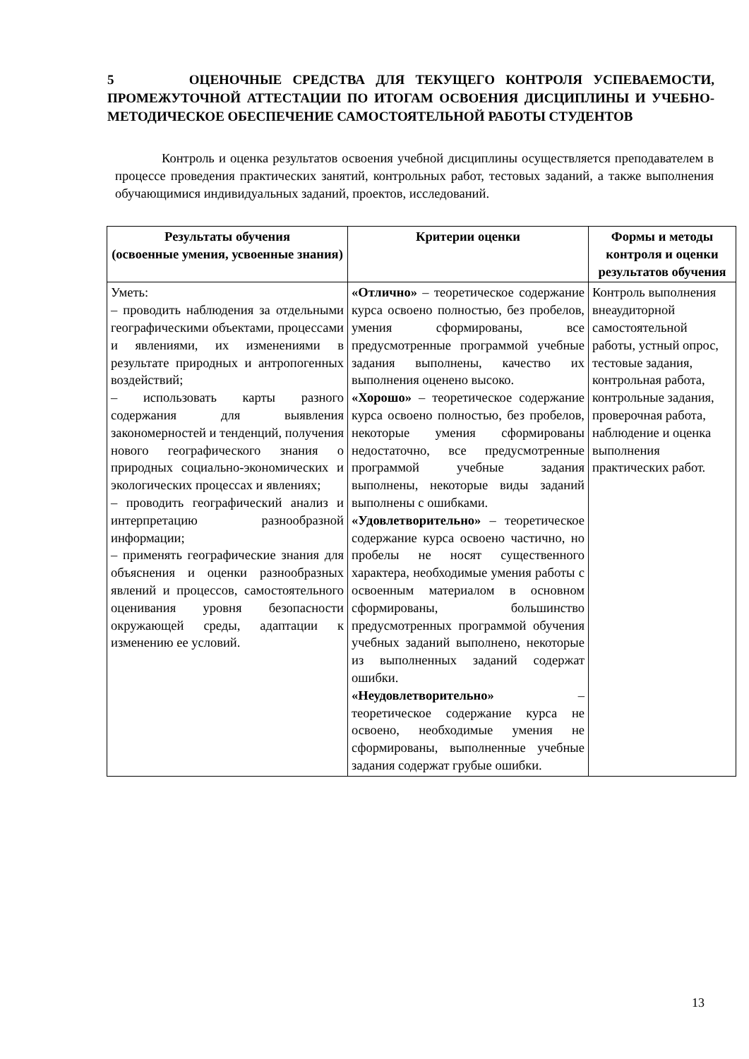5 ОЦЕНОЧНЫЕ СРЕДСТВА ДЛЯ ТЕКУЩЕГО КОНТРОЛЯ УСПЕВАЕМОСТИ, ПРОМЕЖУТОЧНОЙ АТТЕСТАЦИИ ПО ИТОГАМ ОСВОЕНИЯ ДИСЦИПЛИНЫ И УЧЕБНО-МЕТОДИЧЕСКОЕ ОБЕСПЕЧЕНИЕ САМОСТОЯТЕЛЬНОЙ РАБОТЫ СТУДЕНТОВ
Контроль и оценка результатов освоения учебной дисциплины осуществляется преподавателем в процессе проведения практических занятий, контрольных работ, тестовых заданий, а также выполнения обучающимися индивидуальных заданий, проектов, исследований.
| Результаты обучения (освоенные умения, усвоенные знания) | Критерии оценки | Формы и методы контроля и оценки результатов обучения |
| --- | --- | --- |
| Уметь: – проводить наблюдения за отдельными географическими объектами, процессами и явлениями, их изменениями в результате природных и антропогенных воздействий; – использовать карты разного содержания для выявления закономерностей и тенденций, получения нового географического знания о природных социально-экономических и экологических процессах и явлениях; – проводить географический анализ и интерпретацию разнообразной информации; – применять географические знания для объяснения и оценки разнообразных явлений и процессов, самостоятельного оценивания уровня безопасности окружающей среды, адаптации к изменению ее условий. | «Отлично» – теоретическое содержание курса освоено полностью, без пробелов, умения сформированы, все предусмотренные программой учебные задания выполнены, качество их выполнения оценено высоко. «Хорошо» – теоретическое содержание курса освоено полностью, без пробелов, некоторые умения сформированы недостаточно, все предусмотренные программой учебные задания выполнены, некоторые виды заданий выполнены с ошибками. «Удовлетворительно» – теоретическое содержание курса освоено частично, но пробелы не носят существенного характера, необходимые умения работы с освоенным материалом в основном сформированы, большинство предусмотренных программой обучения учебных заданий выполнено, некоторые из выполненных заданий содержат ошибки. «Неудовлетворительно» – теоретическое содержание курса не освоено, необходимые умения не сформированы, выполненные учебные задания содержат грубые ошибки. | Контроль выполнения внеаудиторной самостоятельной работы, устный опрос, тестовые задания, контрольная работа, контрольные задания, проверочная работа, наблюдение и оценка выполнения практических работ. |
13